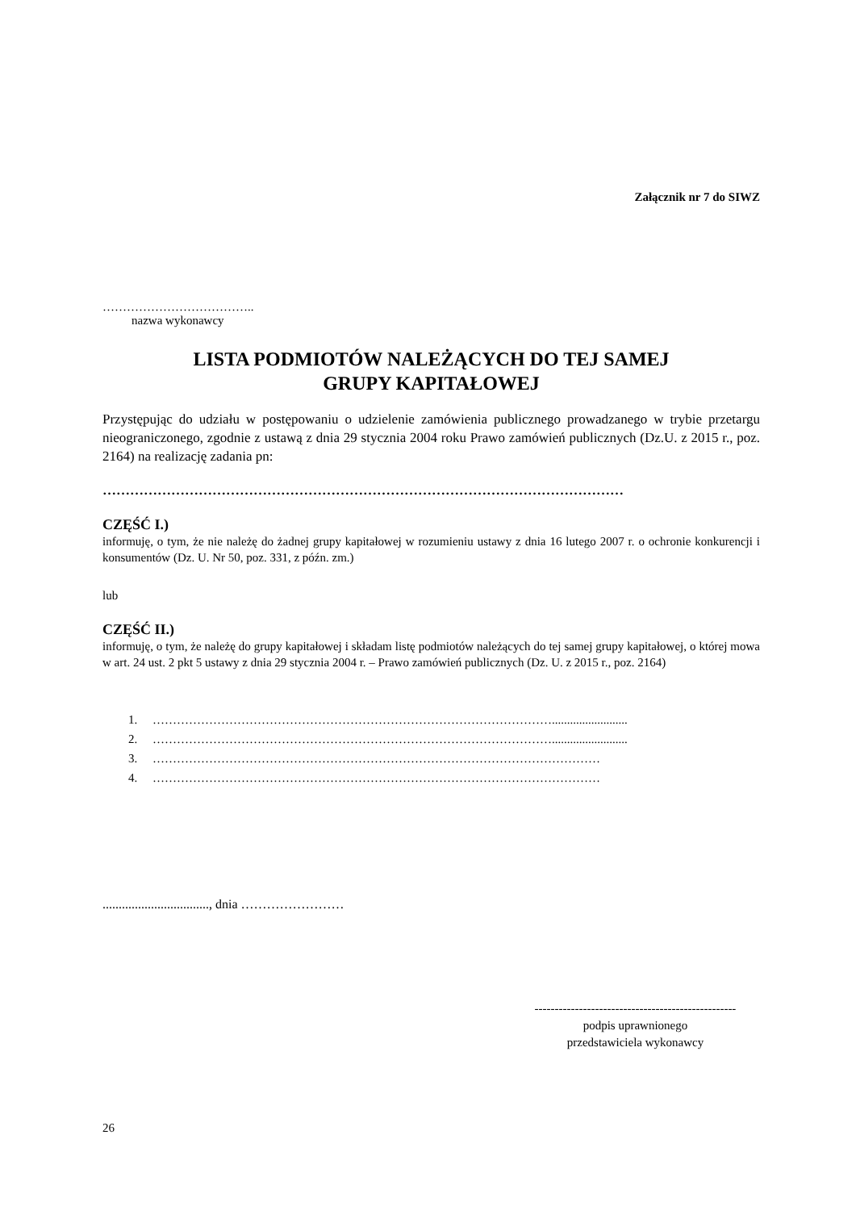Załącznik nr 7 do SIWZ
………………………………..
nazwa wykonawcy
LISTA PODMIOTÓW NALEŻĄCYCH DO TEJ SAMEJ
GRUPY KAPITAŁOWEJ
Przystępując do udziału w postępowaniu o udzielenie zamówienia publicznego prowadzanego w trybie przetargu nieograniczonego, zgodnie z ustawą z dnia 29 stycznia 2004 roku Prawo zamówień publicznych (Dz.U. z 2015 r., poz. 2164) na realizację zadania pn:
……………………………………………………………………………………………………
CZĘŚĆ I.)
informuję, o tym, że nie należę do żadnej grupy kapitałowej w rozumieniu ustawy z dnia 16 lutego 2007 r. o ochronie konkurencji i konsumentów (Dz. U. Nr 50, poz. 331, z późn. zm.)
lub
CZĘŚĆ II.)
informuję, o tym, że należę do grupy kapitałowej i składam listę podmiotów należących do tej samej grupy kapitałowej, o której mowa w art. 24 ust. 2 pkt 5 ustawy z dnia 29 stycznia 2004 r. – Prawo zamówień publicznych (Dz. U. z 2015 r., poz. 2164)
1. ……………………………………………………………………………………….........................
2. ……………………………………………………………………………………….........................
3. …………………………………………………………………………………………………
4. …………………………………………………………………………………………………
................................., dnia ……………………
--------------------------------------------------
podpis uprawnionego
przedstawiciela wykonawcy
26